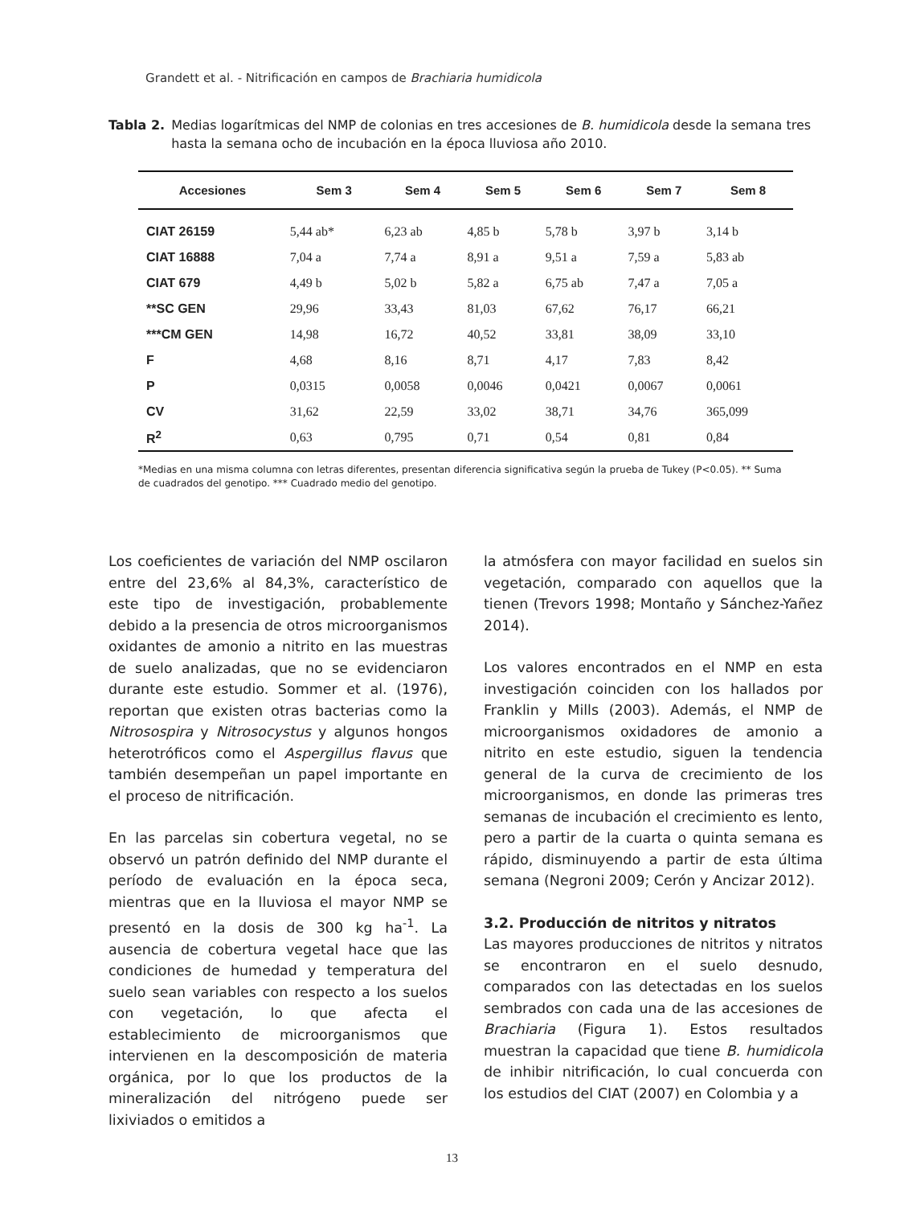Grandett et al. - Nitrificación en campos de Brachiaria humidicola
Tabla 2. Medias logarítmicas del NMP de colonias en tres accesiones de B. humidicola desde la semana tres hasta la semana ocho de incubación en la época lluviosa año 2010.
| Accesiones | Sem 3 | Sem 4 | Sem 5 | Sem 6 | Sem 7 | Sem 8 |
| --- | --- | --- | --- | --- | --- | --- |
| CIAT 26159 | 5,44 ab* | 6,23 ab | 4,85 b | 5,78 b | 3,97 b | 3,14 b |
| CIAT 16888 | 7,04 a | 7,74 a | 8,91 a | 9,51 a | 7,59 a | 5,83 ab |
| CIAT 679 | 4,49 b | 5,02 b | 5,82 a | 6,75 ab | 7,47 a | 7,05 a |
| **SC GEN | 29,96 | 33,43 | 81,03 | 67,62 | 76,17 | 66,21 |
| ***CM GEN | 14,98 | 16,72 | 40,52 | 33,81 | 38,09 | 33,10 |
| F | 4,68 | 8,16 | 8,71 | 4,17 | 7,83 | 8,42 |
| P | 0,0315 | 0,0058 | 0,0046 | 0,0421 | 0,0067 | 0,0061 |
| CV | 31,62 | 22,59 | 33,02 | 38,71 | 34,76 | 365,099 |
| R<sup>2</sup> | 0,63 | 0,795 | 0,71 | 0,54 | 0,81 | 0,84 |
*Medias en una misma columna con letras diferentes, presentan diferencia significativa según la prueba de Tukey (P<0.05). ** Suma de cuadrados del genotipo. *** Cuadrado medio del genotipo.
Los coeficientes de variación del NMP oscilaron entre del 23,6% al 84,3%, característico de este tipo de investigación, probablemente debido a la presencia de otros microorganismos oxidantes de amonio a nitrito en las muestras de suelo analizadas, que no se evidenciaron durante este estudio. Sommer et al. (1976), reportan que existen otras bacterias como la Nitrosospira y Nitrosocystus y algunos hongos heterotróficos como el Aspergillus flavus que también desempeñan un papel importante en el proceso de nitrificación.
En las parcelas sin cobertura vegetal, no se observó un patrón definido del NMP durante el período de evaluación en la época seca, mientras que en la lluviosa el mayor NMP se presentó en la dosis de 300 kg ha<sup>-1</sup>. La ausencia de cobertura vegetal hace que las condiciones de humedad y temperatura del suelo sean variables con respecto a los suelos con vegetación, lo que afecta el establecimiento de microorganismos que intervienen en la descomposición de materia orgánica, por lo que los productos de la mineralización del nitrógeno puede ser lixiviados o emitidos a
la atmósfera con mayor facilidad en suelos sin vegetación, comparado con aquellos que la tienen (Trevors 1998; Montaño y Sánchez-Yañez 2014).
Los valores encontrados en el NMP en esta investigación coinciden con los hallados por Franklin y Mills (2003). Además, el NMP de microorganismos oxidadores de amonio a nitrito en este estudio, siguen la tendencia general de la curva de crecimiento de los microorganismos, en donde las primeras tres semanas de incubación el crecimiento es lento, pero a partir de la cuarta o quinta semana es rápido, disminuyendo a partir de esta última semana (Negroni 2009; Cerón y Ancizar 2012).
3.2. Producción de nitritos y nitratos
Las mayores producciones de nitritos y nitratos se encontraron en el suelo desnudo, comparados con las detectadas en los suelos sembrados con cada una de las accesiones de Brachiaria (Figura 1). Estos resultados muestran la capacidad que tiene B. humidicola de inhibir nitrificación, lo cual concuerda con los estudios del CIAT (2007) en Colombia y a
13